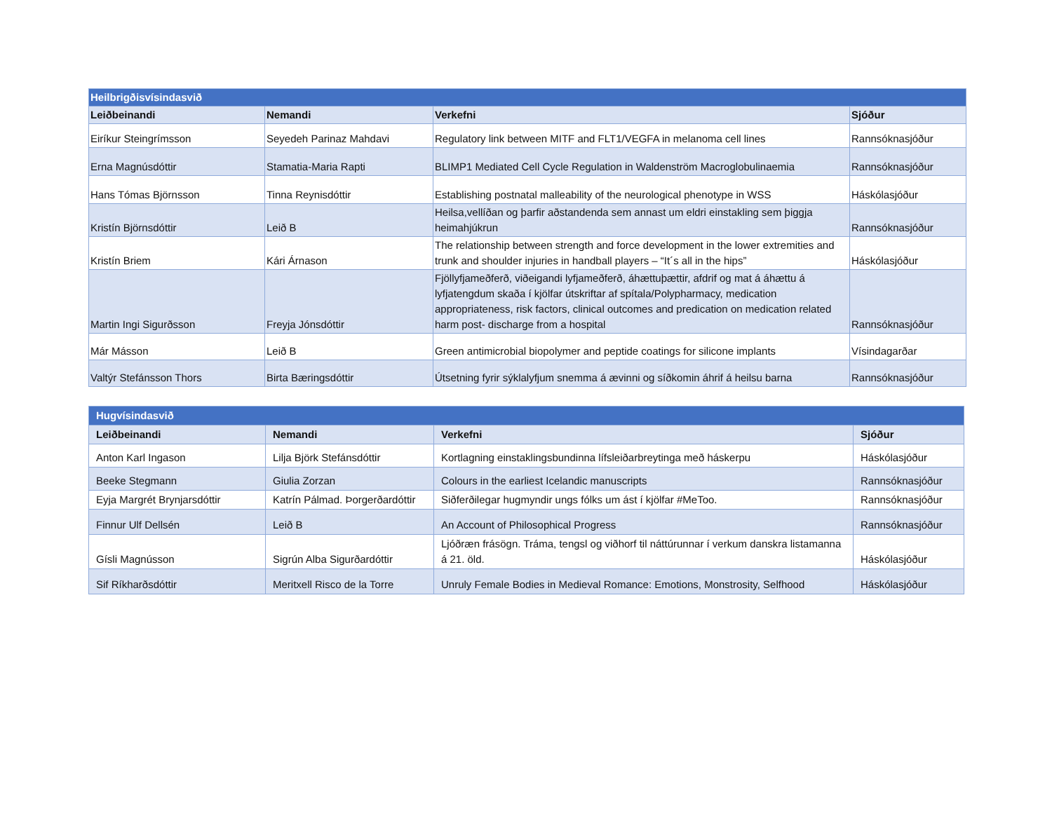| Heilbrigðisvísindasvið | | | |
| --- | --- | --- | --- |
| Leiðbeinandi | Nemandi | Verkefni | Sjóður |
| Eiríkur Steingrímsson | Seyedeh Parinaz Mahdavi | Regulatory link between MITF and FLT1/VEGFA in melanoma cell lines | Rannsóknasjóður |
| Erna Magnúsdóttir | Stamatia-Maria Rapti | BLIMP1 Mediated Cell Cycle Regulation in Waldenström Macroglobulinaemia | Rannsóknasjóður |
| Hans Tómas Björnsson | Tinna Reynisdóttir | Establishing postnatal malleability of the neurological phenotype in WSS | Háskólasjóður |
| Kristín Björnsdóttir | Leið B | Heilsa,vellíðan og þarfir aðstandenda sem annast um eldri einstakling sem þiggja heimahjúkrun | Rannsóknasjóður |
| Kristín Briem | Kári Árnason | The relationship between strength and force development in the lower extremities and trunk and shoulder injuries in handball players – “It´s all in the hips” | Háskólasjóður |
| Martin Ingi Sigurðsson | Freyja Jónsdóttir | Fjöllyfjameðferð, viðeigandi lyfjameðferð, áhættuþættir, afdrif og mat á áhættu á lyfjatengdum skaða í kjölfar útskriftar af spítala/Polypharmacy, medication appropriateness, risk factors, clinical outcomes and predication on medication related harm post- discharge from a hospital | Rannsóknasjóður |
| Már Másson | Leið B | Green antimicrobial biopolymer and peptide coatings for silicone implants | Vísindagarðar |
| Valtýr Stefánsson Thors | Birta Bæringsdóttir | Útsetning fyrir sýklalyfjum snemma á ævinni og síðkomin áhrif á heilsu barna | Rannsóknasjóður |
| Hugvísindasvið | | | |
| --- | --- | --- | --- |
| Leiðbeinandi | Nemandi | Verkefni | Sjóður |
| Anton Karl Ingason | Lilja Björk Stefánsdóttir | Kortlagning einstaklingsbundinna lífsleiðarbreytinga með háskerpu | Háskólasjóður |
| Beeke Stegmann | Giulia Zorzan | Colours in the earliest Icelandic manuscripts | Rannsóknasjóður |
| Eyja Margrét Brynjarsdóttir | Katrín Pálmad. Þorgerðardóttir | Siðferðilegar hugmyndir ungs fólks um ást í kjölfar #MeToo. | Rannsóknasjóður |
| Finnur Ulf Dellsén | Leið B | An Account of Philosophical Progress | Rannsóknasjóður |
| Gísli Magnússon | Sigrún Alba Sigurðardóttir | Ljóðræn frásögn. Tráma, tengsl og viðhorf til náttúrunnar í verkum danskra listamanna á 21. öld. | Háskólasjóður |
| Sif Ríkharðsdóttir | Meritxell Risco de la Torre | Unruly Female Bodies in Medieval Romance: Emotions, Monstrosity, Selfhood | Háskólasjóður |